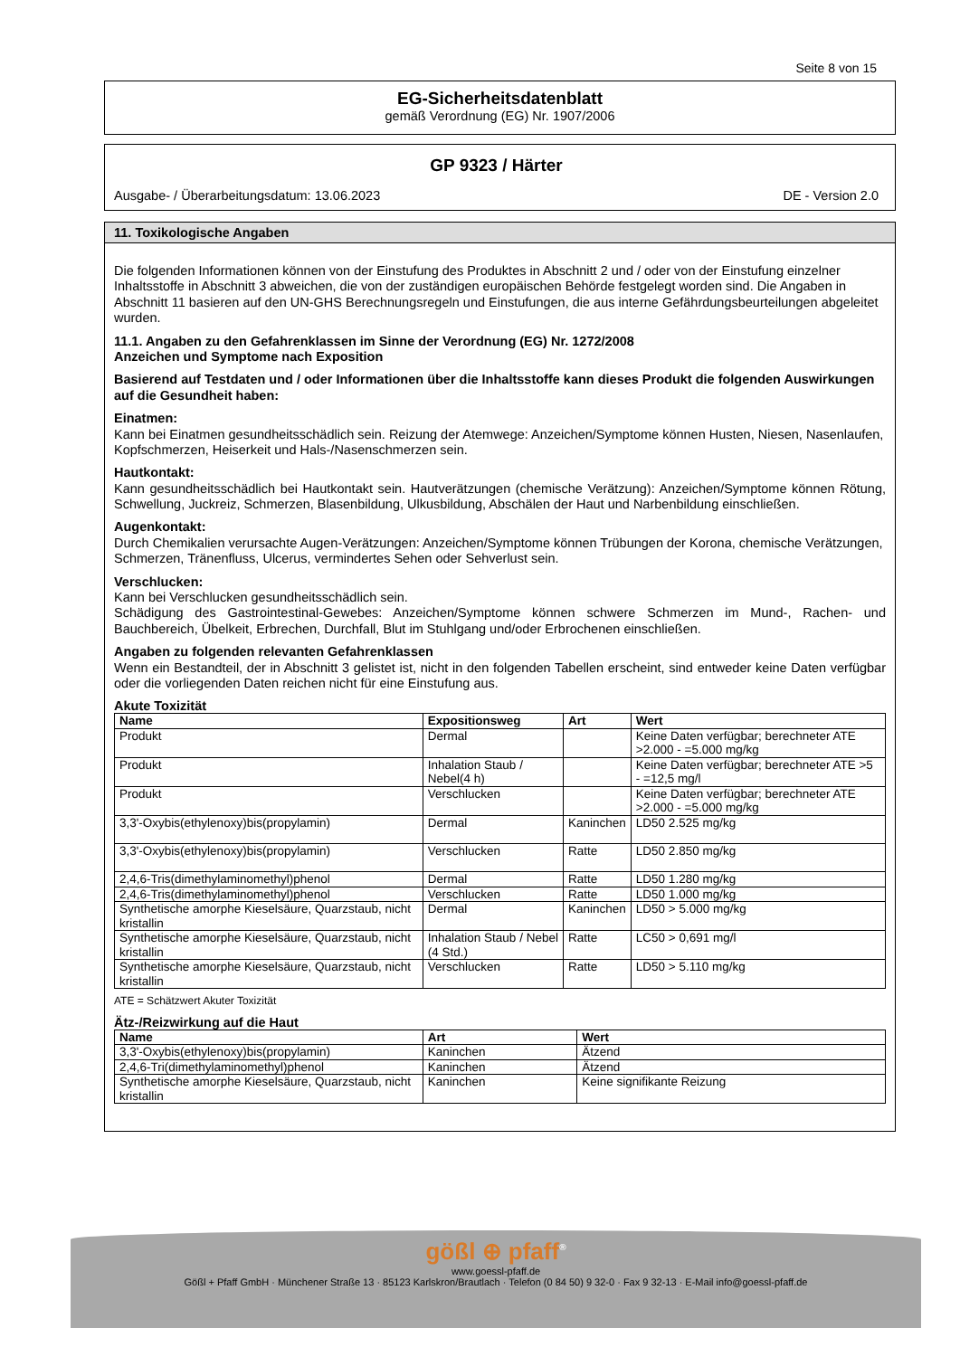Seite 8 von 15
EG-Sicherheitsdatenblatt
gemäß Verordnung (EG) Nr. 1907/2006
GP 9323 / Härter
Ausgabe- / Überarbeitungsdatum: 13.06.2023 DE - Version 2.0
11. Toxikologische Angaben
Die folgenden Informationen können von der Einstufung des Produktes in Abschnitt 2 und / oder von der Einstufung einzelner Inhaltsstoffe in Abschnitt 3 abweichen, die von der zuständigen europäischen Behörde festgelegt worden sind. Die Angaben in Abschnitt 11 basieren auf den UN-GHS Berechnungsregeln und Einstufungen, die aus interne Gefährdungsbeurteilungen abgeleitet wurden.
11.1. Angaben zu den Gefahrenklassen im Sinne der Verordnung (EG) Nr. 1272/2008
Anzeichen und Symptome nach Exposition
Basierend auf Testdaten und / oder Informationen über die Inhaltsstoffe kann dieses Produkt die folgenden Auswirkungen auf die Gesundheit haben:
Einatmen:
Kann bei Einatmen gesundheitsschädlich sein. Reizung der Atemwege: Anzeichen/Symptome können Husten, Niesen, Nasenlaufen, Kopfschmerzen, Heiserkeit und Hals-/Nasenschmerzen sein.
Hautkontakt:
Kann gesundheitsschädlich bei Hautkontakt sein. Hautverätzungen (chemische Verätzung): Anzeichen/Symptome können Rötung, Schwellung, Juckreiz, Schmerzen, Blasenbildung, Ulkusbildung, Abschälen der Haut und Narbenbildung einschließen.
Augenkontakt:
Durch Chemikalien verursachte Augen-Verätzungen: Anzeichen/Symptome können Trübungen der Korona, chemische Verätzungen, Schmerzen, Tränenfluss, Ulcerus, vermindertes Sehen oder Sehverlust sein.
Verschlucken:
Kann bei Verschlucken gesundheitsschädlich sein.
Schädigung des Gastrointestinal-Gewebes: Anzeichen/Symptome können schwere Schmerzen im Mund-, Rachen- und Bauchbereich, Übelkeit, Erbrechen, Durchfall, Blut im Stuhlgang und/oder Erbrochenen einschließen.
Angaben zu folgenden relevanten Gefahrenklassen
Wenn ein Bestandteil, der in Abschnitt 3 gelistet ist, nicht in den folgenden Tabellen erscheint, sind entweder keine Daten verfügbar oder die vorliegenden Daten reichen nicht für eine Einstufung aus.
Akute Toxizität
| Name | Expositionsweg | Art | Wert |
| --- | --- | --- | --- |
| Produkt | Dermal | | Keine Daten verfügbar; berechneter ATE >2.000 - =5.000 mg/kg |
| Produkt | Inhalation Staub / Nebel(4 h) | | Keine Daten verfügbar; berechneter ATE >5 - =12,5 mg/l |
| Produkt | Verschlucken | | Keine Daten verfügbar; berechneter ATE >2.000 - =5.000 mg/kg |
| 3,3'-Oxybis(ethylenoxy)bis(propylamin) | Dermal | Kaninchen | LD50 2.525 mg/kg |
| 3,3'-Oxybis(ethylenoxy)bis(propylamin) | Verschlucken | Ratte | LD50 2.850 mg/kg |
| 2,4,6-Tris(dimethylaminomethyl)phenol | Dermal | Ratte | LD50 1.280 mg/kg |
| 2,4,6-Tris(dimethylaminomethyl)phenol | Verschlucken | Ratte | LD50 1.000 mg/kg |
| Synthetische amorphe Kieselsäure, Quarzstaub, nicht kristallin | Dermal | Kaninchen | LD50 > 5.000 mg/kg |
| Synthetische amorphe Kieselsäure, Quarzstaub, nicht kristallin | Inhalation Staub / Nebel (4 Std.) | Ratte | LC50 > 0,691 mg/l |
| Synthetische amorphe Kieselsäure, Quarzstaub, nicht kristallin | Verschlucken | Ratte | LD50 > 5.110 mg/kg |
ATE = Schätzwert Akuter Toxizität
Ätz-/Reizwirkung auf die Haut
| Name | Art | Wert |
| --- | --- | --- |
| 3,3'-Oxybis(ethylenoxy)bis(propylamin) | Kaninchen | Ätzend |
| 2,4,6-Tri(dimethylaminomethyl)phenol | Kaninchen | Ätzend |
| Synthetische amorphe Kieselsäure, Quarzstaub, nicht kristallin | Kaninchen | Keine signifikante Reizung |
gößl ⊕ pfaff<sup>®</sup>
www.goessl-pfaff.de
Gößl + Pfaff GmbH · Münchener Straße 13 · 85123 Karlskron/Brautlach · Telefon (0 84 50) 9 32-0 · Fax 9 32-13 · E-Mail info@goessl-pfaff.de